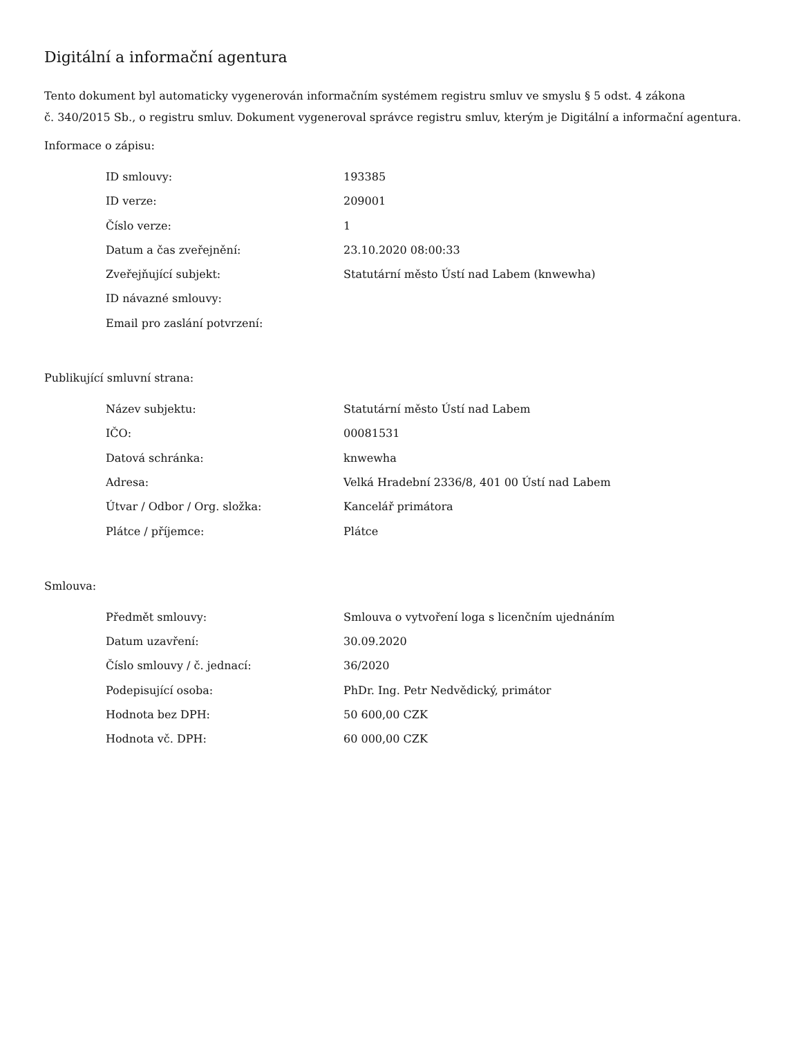Digitální a informační agentura
Tento dokument byl automaticky vygenerován informačním systémem registru smluv ve smyslu § 5 odst. 4 zákona
č. 340/2015 Sb., o registru smluv. Dokument vygeneroval správce registru smluv, kterým je Digitální a informační agentura.
Informace o zápisu:
| ID smlouvy: | 193385 |
| ID verze: | 209001 |
| Číslo verze: | 1 |
| Datum a čas zveřejnění: | 23.10.2020 08:00:33 |
| Zveřejňující subjekt: | Statutární město Ústí nad Labem (knwewha) |
| ID návazné smlouvy: | |
| Email pro zaslání potvrzení: | |
Publikující smluvní strana:
| Název subjektu: | Statutární město Ústí nad Labem |
| IČO: | 00081531 |
| Datová schránka: | knwewha |
| Adresa: | Velká Hradební 2336/8, 401 00 Ústí nad Labem |
| Útvar / Odbor / Org. složka: | Kancelář primátora |
| Plátce / příjemce: | Plátce |
Smlouva:
| Předmět smlouvy: | Smlouva o vytvoření loga s licenčním ujednáním |
| Datum uzavření: | 30.09.2020 |
| Číslo smlouvy / č. jednací: | 36/2020 |
| Podepisující osoba: | PhDr. Ing. Petr Nedvědický, primátor |
| Hodnota bez DPH: | 50 600,00 CZK |
| Hodnota vč. DPH: | 60 000,00 CZK |